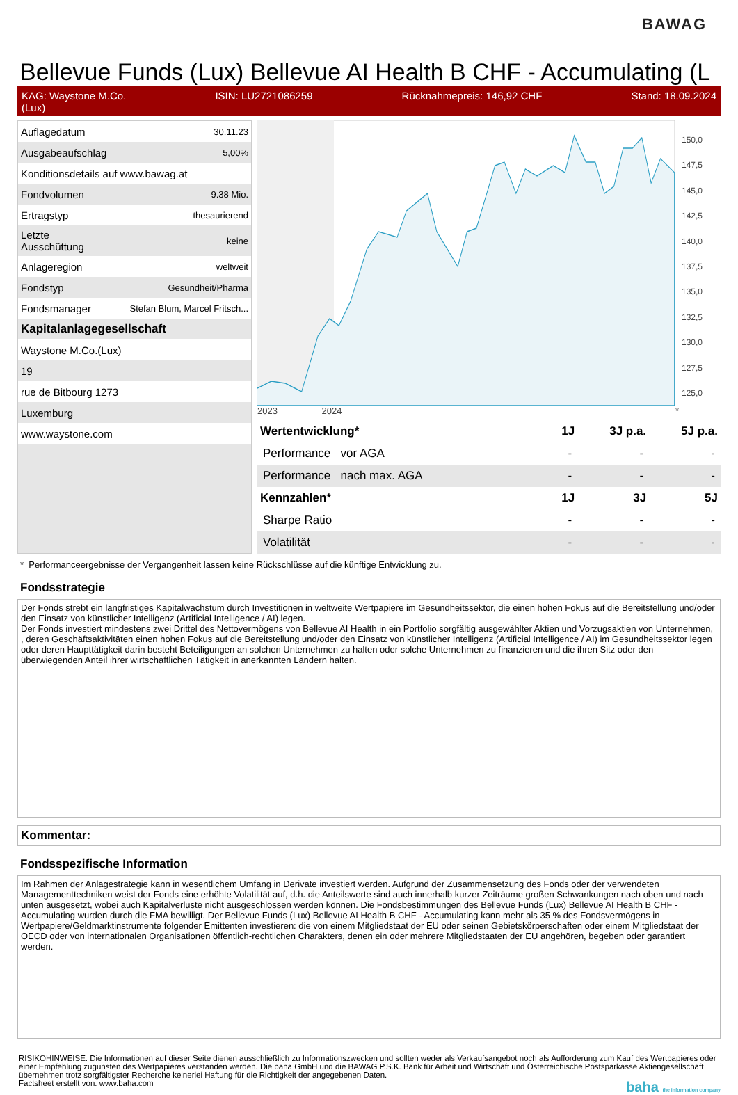BAWAG
Bellevue Funds (Lux) Bellevue AI Health B CHF - Accumulating (L
KAG: Waystone M.Co.
(Lux) ISIN: LU2721086259 Rücknahmepreis: 146,92 CHF Stand: 18.09.2024
| Auflagedatum | 30.11.23 |
| Ausgabeaufschlag | 5,00% |
| Konditionsdetails auf www.bawag.at | |
| Fondvolumen | 9.38 Mio. |
| Ertragstyp | thesaurierend |
| Letzte Ausschüttung | keine |
| Anlageregion | weltweit |
| Fondstyp | Gesundheit/Pharma |
| Fondsmanager | Stefan Blum, Marcel Fritsch... |
| Kapitalanlagegesellschaft | |
| Waystone M.Co.(Lux) | |
| 19 | |
| rue de Bitbourg 1273 | |
| Luxemburg | |
| www.waystone.com | |
150,0
147,5
145,0
142,5
140,0
137,5
135,0
132,5
130,0
127,5
125,0
2023 2024 *
| Wertentwicklung* | 1J | 3J p.a. | 5J p.a. |
| --- | --- | --- | --- |
| Performance vor AGA | - | - | - |
| Performance nach max. AGA | - | - | - |
| Kennzahlen* | 1J | 3J | 5J |
| Sharpe Ratio | - | - | - |
| Volatilität | - | - | - |
* Performanceergebnisse der Vergangenheit lassen keine Rückschlüsse auf die künftige Entwicklung zu.
Fondsstrategie
Der Fonds strebt ein langfristiges Kapitalwachstum durch Investitionen in weltweite Wertpapiere im Gesundheitssektor, die einen hohen Fokus auf die Bereitstellung und/oder den Einsatz von künstlicher Intelligenz (Artificial Intelligence / AI) legen.
Der Fonds investiert mindestens zwei Drittel des Nettovermögens von Bellevue AI Health in ein Portfolio sorgfältig ausgewählter Aktien und Vorzugsaktien von Unternehmen, , deren Geschäftsaktivitäten einen hohen Fokus auf die Bereitstellung und/oder den Einsatz von künstlicher Intelligenz (Artificial Intelligence / AI) im Gesundheitssektor legen oder deren Haupttätigkeit darin besteht Beteiligungen an solchen Unternehmen zu halten oder solche Unternehmen zu finanzieren und die ihren Sitz oder den überwiegenden Anteil ihrer wirtschaftlichen Tätigkeit in anerkannten Ländern halten.
Kommentar:
Fondsspezifische Information
Im Rahmen der Anlagestrategie kann in wesentlichem Umfang in Derivate investiert werden. Aufgrund der Zusammensetzung des Fonds oder der verwendeten Managementtechniken weist der Fonds eine erhöhte Volatilität auf, d.h. die Anteilswerte sind auch innerhalb kurzer Zeiträume großen Schwankungen nach oben und nach unten ausgesetzt, wobei auch Kapitalverluste nicht ausgeschlossen werden können. Die Fondsbestimmungen des Bellevue Funds (Lux) Bellevue AI Health B CHF - Accumulating wurden durch die FMA bewilligt. Der Bellevue Funds (Lux) Bellevue AI Health B CHF - Accumulating kann mehr als 35 % des Fondsvermögens in Wertpapiere/Geldmarktinstrumente folgender Emittenten investieren: die von einem Mitgliedstaat der EU oder seinen Gebietskörperschaften oder einem Mitgliedstaat der OECD oder von internationalen Organisationen öffentlich-rechtlichen Charakters, denen ein oder mehrere Mitgliedstaaten der EU angehören, begeben oder garantiert werden.
RISIKOHINWEISE: Die Informationen auf dieser Seite dienen ausschließlich zu Informationszwecken und sollten weder als Verkaufsangebot noch als Aufforderung zum Kauf des Wertpapieres oder einer Empfehlung zugunsten des Wertpapieres verstanden werden. Die baha GmbH und die BAWAG P.S.K. Bank für Arbeit und Wirtschaft und Österreichische Postsparkasse Aktiengesellschaft übernehmen trotz sorgfältigster Recherche keinerlei Haftung für die Richtigkeit der angegebenen Daten.
Factsheet erstellt von: www.baha.com baha the information company